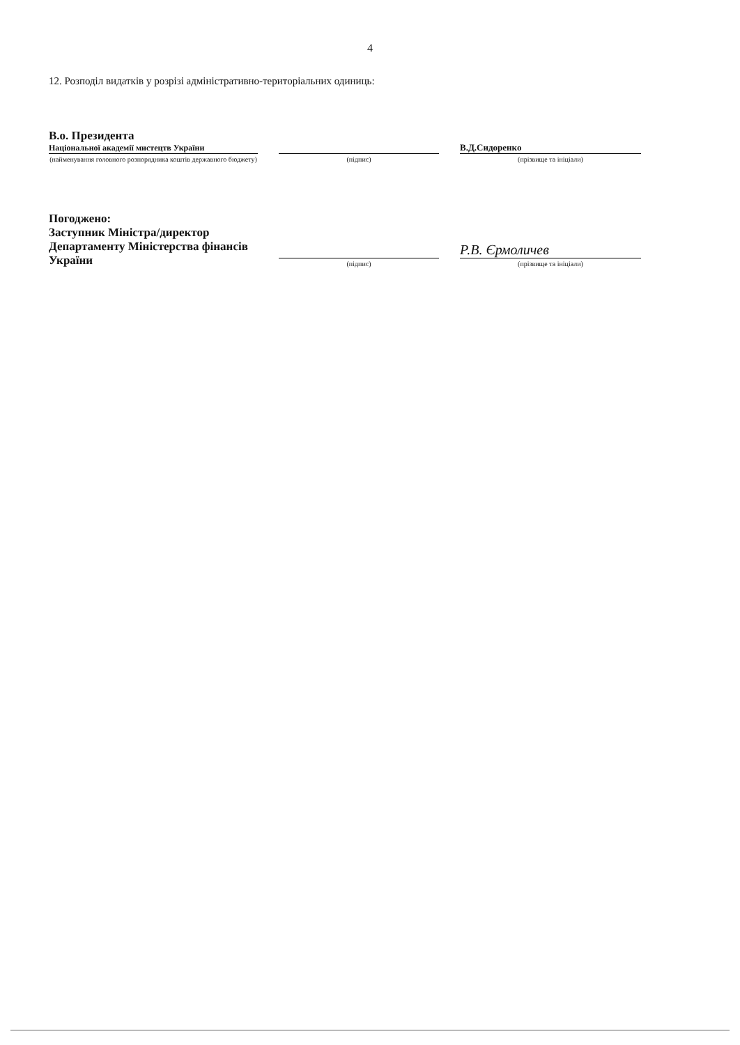4
12. Розподіл видатків у розрізі адміністративно-територіальних одиниць:
В.о. Президента
Національної академії мистецтв України
(найменування головного розпорядника коштів державного бюджету)
(підпис)
В.Д.Сидоренко
(прізвище та ініціали)
Погоджено:
Заступник Міністра/директор
Департаменту Міністерства фінансів
України
(підпис)
Р.В. Єрмоличев
(прізвище та ініціали)